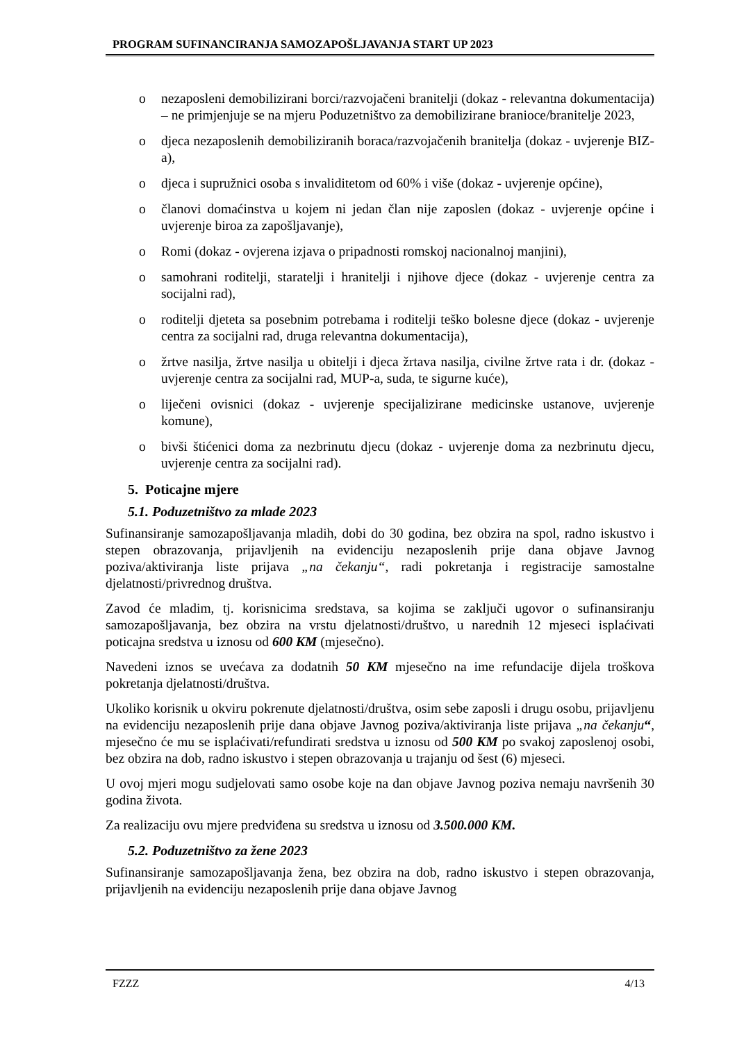PROGRAM SUFINANCIRANJA SAMOZAPOŠLJAVANJA START UP 2023
o nezaposleni demobilizirani borci/razvojačeni branitelji (dokaz - relevantna dokumentacija) – ne primjenjuje se na mjeru Poduzetništvo za demobilizirane branioce/branitelje 2023,
o djeca nezaposlenih demobiliziranih boraca/razvojačenih branitelja (dokaz - uvjerenje BIZ-a),
o djeca i supružnici osoba s invaliditetom od 60% i više (dokaz - uvjerenje općine),
o članovi domaćinstva u kojem ni jedan član nije zaposlen (dokaz - uvjerenje općine i uvjerenje biroa za zapošljavanje),
o Romi (dokaz - ovjerena izjava o pripadnosti romskoj nacionalnoj manjini),
o samohrani roditelji, staratelji i hranitelji i njihove djece (dokaz - uvjerenje centra za socijalni rad),
o roditelji djeteta sa posebnim potrebama i roditelji teško bolesne djece (dokaz - uvjerenje centra za socijalni rad, druga relevantna dokumentacija),
o žrtve nasilja, žrtve nasilja u obitelji i djeca žrtava nasilja, civilne žrtve rata i dr. (dokaz - uvjerenje centra za socijalni rad, MUP-a, suda, te sigurne kuće),
o liječeni ovisnici (dokaz - uvjerenje specijalizirane medicinske ustanove, uvjerenje komune),
o bivši štićenici doma za nezbrinutu djecu (dokaz - uvjerenje doma za nezbrinutu djecu, uvjerenje centra za socijalni rad).
5. Poticajne mjere
5.1. Poduzetništvo za mlade 2023
Sufinansiranje samozapošljavanja mladih, dobi do 30 godina, bez obzira na spol, radno iskustvo i stepen obrazovanja, prijavljenih na evidenciju nezaposlenih prije dana objave Javnog poziva/aktiviranja liste prijava „na čekanju“, radi pokretanja i registracije samostalne djelatnosti/privrednog društva.
Zavod će mladim, tj. korisnicima sredstava, sa kojima se zaključi ugovor o sufinansiranju samozapošljavanja, bez obzira na vrstu djelatnosti/društvo, u narednih 12 mjeseci isplaćivati poticajna sredstva u iznosu od 600 KM (mjesečno).
Navedeni iznos se uvećava za dodatnih 50 KM mjesečno na ime refundacije dijela troškova pokretanja djelatnosti/društva.
Ukoliko korisnik u okviru pokrenute djelatnosti/društva, osim sebe zaposli i drugu osobu, prijavljenu na evidenciju nezaposlenih prije dana objave Javnog poziva/aktiviranja liste prijava „na čekanju“, mjesečno će mu se isplaćivati/refundirati sredstva u iznosu od 500 KM po svakoj zaposlenoj osobi, bez obzira na dob, radno iskustvo i stepen obrazovanja u trajanju od šest (6) mjeseci.
U ovoj mjeri mogu sudjelovati samo osobe koje na dan objave Javnog poziva nemaju navršenih 30 godina života.
Za realizaciju ovu mjere predviđena su sredstva u iznosu od 3.500.000 KM.
5.2. Poduzetništvo za žene 2023
Sufinansiranje samozapošljavanja žena, bez obzira na dob, radno iskustvo i stepen obrazovanja, prijavljenih na evidenciju nezaposlenih prije dana objave Javnog
FZZZ 4/13